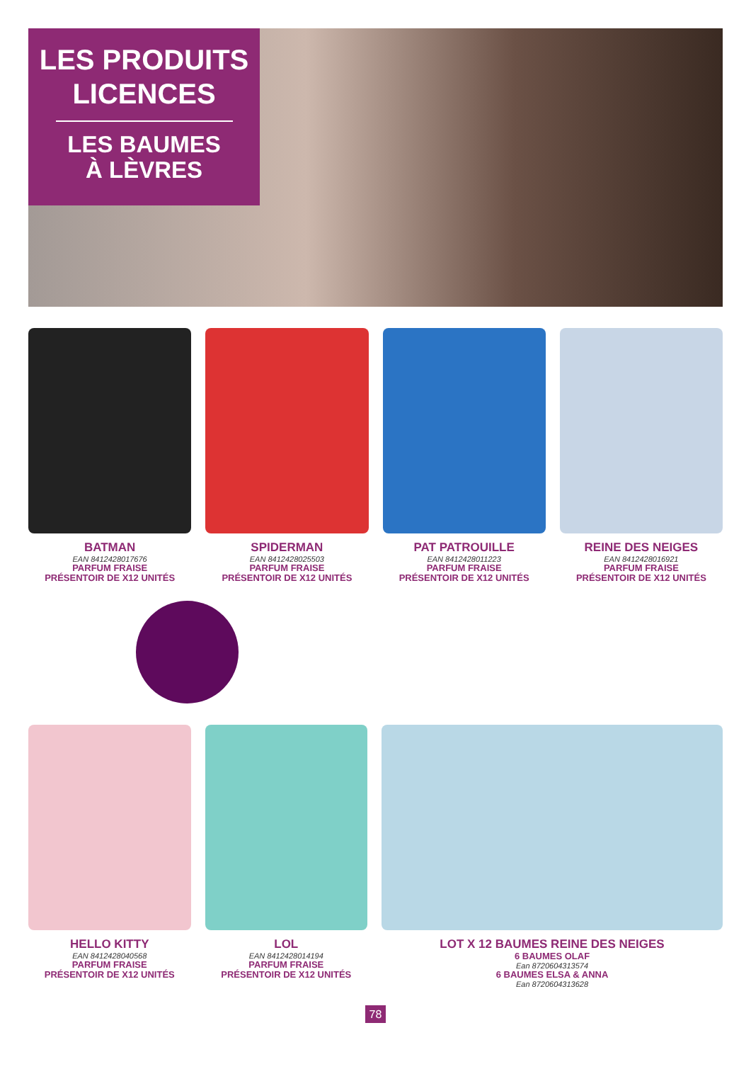LES PRODUITS
LICENCES
LES BAUMES
À LÈVRES
BATMAN
EAN 8412428017676
PARFUM FRAISE
PRÉSENTOIR DE X12 UNITÉS
SPIDERMAN
EAN 8412428025503
PARFUM FRAISE
PRÉSENTOIR DE X12 UNITÉS
PAT PATROUILLE
EAN 8412428011223
PARFUM FRAISE
PRÉSENTOIR DE X12 UNITÉS
REINE DES NEIGES
EAN 8412428016921
PARFUM FRAISE
PRÉSENTOIR DE X12 UNITÉS
HELLO KITTY
EAN 8412428040568
PARFUM FRAISE
PRÉSENTOIR DE X12 UNITÉS
LOL
EAN 8412428014194
PARFUM FRAISE
PRÉSENTOIR DE X12 UNITÉS
LOT X 12 BAUMES REINE DES NEIGES
6 BAUMES OLAF
Ean 8720604313574
6 BAUMES ELSA & ANNA
Ean 8720604313628
78